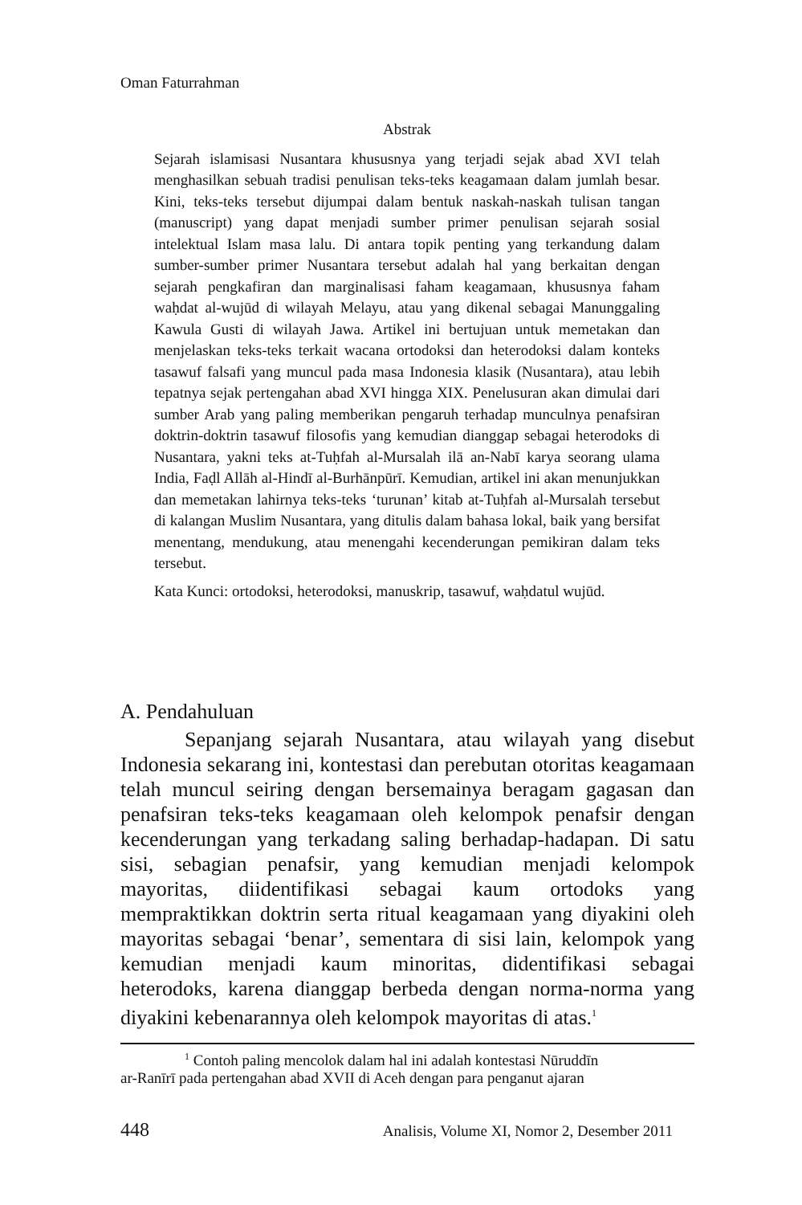Oman Faturrahman
Abstrak
Sejarah islamisasi Nusantara khususnya yang terjadi sejak abad XVI telah menghasilkan sebuah tradisi penulisan teks-teks keagamaan dalam jumlah besar. Kini, teks-teks tersebut dijumpai dalam bentuk naskah-naskah tulisan tangan (manuscript) yang dapat menjadi sumber primer penulisan sejarah sosial intelektual Islam masa lalu. Di antara topik penting yang terkandung dalam sumber-sumber primer Nusantara tersebut adalah hal yang berkaitan dengan sejarah pengkafiran dan marginalisasi faham keagamaan, khususnya faham waḥdat al-wujūd di wilayah Melayu, atau yang dikenal sebagai Manunggaling Kawula Gusti di wilayah Jawa. Artikel ini bertujuan untuk memetakan dan menjelaskan teks-teks terkait wacana ortodoksi dan heterodoksi dalam konteks tasawuf falsafi yang muncul pada masa Indonesia klasik (Nusantara), atau lebih tepatnya sejak pertengahan abad XVI hingga XIX. Penelusuran akan dimulai dari sumber Arab yang paling memberikan pengaruh terhadap munculnya penafsiran doktrin-doktrin tasawuf filosofis yang kemudian dianggap sebagai heterodoks di Nusantara, yakni teks at-Tuḥfah al-Mursalah ilā an-Nabī karya seorang ulama India, Faḍl Allāh al-Hindī al-Burhānpūrī. Kemudian, artikel ini akan menunjukkan dan memetakan lahirnya teks-teks ‘turunan’ kitab at-Tuḥfah al-Mursalah tersebut di kalangan Muslim Nusantara, yang ditulis dalam bahasa lokal, baik yang bersifat menentang, mendukung, atau menengahi kecenderungan pemikiran dalam teks tersebut.
Kata Kunci: ortodoksi, heterodoksi, manuskrip, tasawuf, waḥdatul wujūd.
A. Pendahuluan
Sepanjang sejarah Nusantara, atau wilayah yang disebut Indonesia sekarang ini, kontestasi dan perebutan otoritas keagamaan telah muncul seiring dengan bersemainya beragam gagasan dan penafsiran teks-teks keagamaan oleh kelompok penafsir dengan kecenderungan yang terkadang saling berhadap-hadapan. Di satu sisi, sebagian penafsir, yang kemudian menjadi kelompok mayoritas, diidentifikasi sebagai kaum ortodoks yang mempraktikkan doktrin serta ritual keagamaan yang diyakini oleh mayoritas sebagai ‘benar’, sementara di sisi lain, kelompok yang kemudian menjadi kaum minoritas, didentifikasi sebagai heterodoks, karena dianggap berbeda dengan norma-norma yang diyakini kebenarannya oleh kelompok mayoritas di atas.<sup>1</sup>
<sup>1</sup> Contoh paling mencolok dalam hal ini adalah kontestasi Nūruddīn
ar-Ranīrī pada pertengahan abad XVII di Aceh dengan para penganut ajaran
448 Analisis, Volume XI, Nomor 2, Desember 2011